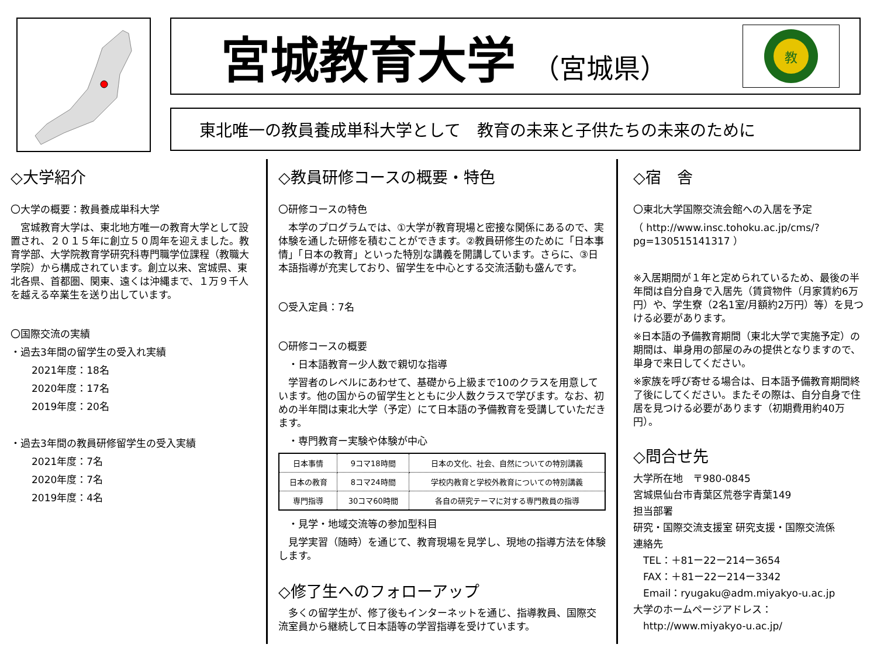宮城教育大学 （宮城県）
教
東北唯一の教員養成単科大学として　教育の未来と子供たちの未来のために
◇大学紹介
〇大学の概要：教員養成単科大学
　宮城教育大学は、東北地方唯一の教育大学として設置され、２０１５年に創立５０周年を迎えました。教育学部、大学院教育学研究科専門職学位課程（教職大学院）から構成されています。創立以来、宮城県、東北各県、首都圏、関東、遠くは沖縄まで、１万９千人を越える卒業生を送り出しています。
〇国際交流の実績
・過去3年間の留学生の受入れ実績
2021年度：18名
2020年度：17名
2019年度：20名
・過去3年間の教員研修留学生の受入実績
2021年度：7名
2020年度：7名
2019年度：4名
◇教員研修コースの概要・特色
〇研修コースの特色
　本学のプログラムでは、①大学が教育現場と密接な関係にあるので、実体験を通した研修を積むことができます。②教員研修生のために「日本事情」「日本の教育」といった特別な講義を開講しています。さらに、③日本語指導が充実しており、留学生を中心とする交流活動も盛んです。
〇受入定員：7名
〇研修コースの概要
　・日本語教育ー少人数で親切な指導
　学習者のレベルにあわせて、基礎から上級まで10のクラスを用意しています。他の国からの留学生とともに少人数クラスで学びます。なお、初めの半年間は東北大学（予定）にて日本語の予備教育を受講していただきます。
　・専門教育ー実験や体験が中心
| 日本事情 | 9コマ18時間 | 日本の文化、社会、自然についての特別講義 |
| 日本の教育 | 8コマ24時間 | 学校内教育と学校外教育についての特別講義 |
| 専門指導 | 30コマ60時間 | 各自の研究テーマに対する専門教員の指導 |
　・見学・地域交流等の参加型科目
　見学実習（随時）を通じて、教育現場を見学し、現地の指導方法を体験します。
◇修了生へのフォローアップ
　多くの留学生が、修了後もインターネットを通じ、指導教員、国際交流室員から継続して日本語等の学習指導を受けています。
◇宿　舎
〇東北大学国際交流会館への入居を予定
（ http://www.insc.tohoku.ac.jp/cms/?pg=130515141317 ）
※入居期間が１年と定められているため、最後の半年間は自分自身で入居先（賃貸物件（月家賃約6万円）や、学生寮（2名1室/月額約2万円）等）を見つける必要があります。
※日本語の予備教育期間（東北大学で実施予定）の期間は、単身用の部屋のみの提供となりますので、単身で来日してください。
※家族を呼び寄せる場合は、日本語予備教育期間終了後にしてください。またその際は、自分自身で住居を見つける必要があります（初期費用約40万円）。
◇問合せ先
大学所在地　〒980-0845
宮城県仙台市青葉区荒巻字青葉149
担当部署
研究・国際交流支援室 研究支援・国際交流係
連絡先
　TEL：＋81ー22ー214ー3654
　FAX：＋81ー22ー214ー3342
　Email：ryugaku@adm.miyakyo-u.ac.jp
大学のホームページアドレス：
　http://www.miyakyo-u.ac.jp/